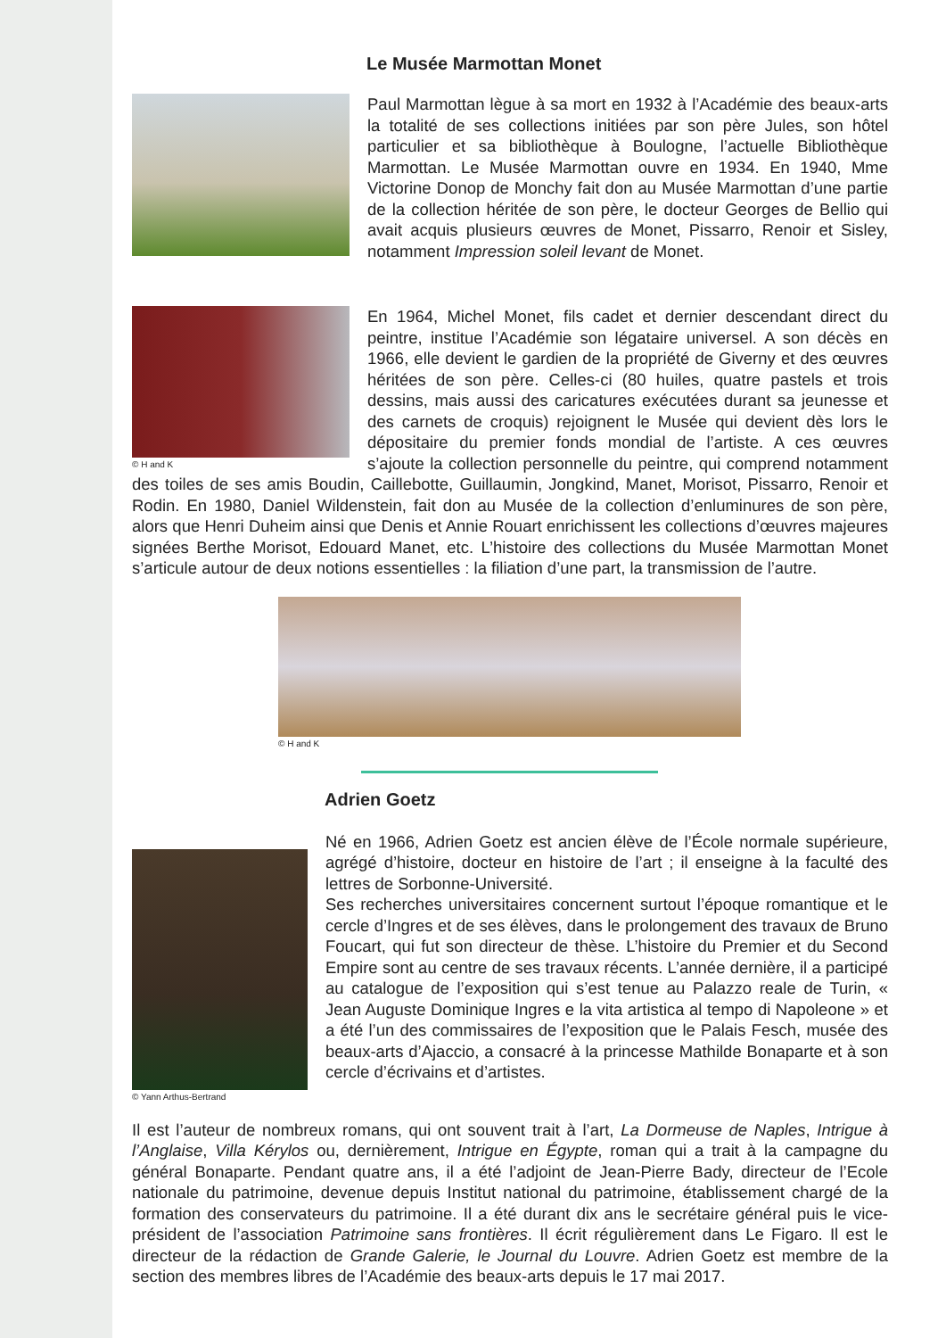Le Musée Marmottan Monet
Paul Marmottan lègue à sa mort en 1932 à l’Académie des beaux-arts la totalité de ses collections initiées par son père Jules, son hôtel particulier et sa bibliothèque à Boulogne, l’actuelle Bibliothèque Marmottan. Le Musée Marmottan ouvre en 1934. En 1940, Mme Victorine Donop de Monchy fait don au Musée Marmottan d’une partie de la collection héritée de son père, le docteur Georges de Bellio qui avait acquis plusieurs œuvres de Monet, Pissarro, Renoir et Sisley, notamment Impression soleil levant de Monet.
© H and K
En 1964, Michel Monet, fils cadet et dernier descendant direct du peintre, institue l’Académie son légataire universel. A son décès en 1966, elle devient le gardien de la propriété de Giverny et des œuvres héritées de son père. Celles-ci (80 huiles, quatre pastels et trois dessins, mais aussi des caricatures exécutées durant sa jeunesse et des carnets de croquis) rejoignent le Musée qui devient dès lors le dépositaire du premier fonds mondial de l’artiste. A ces œuvres s’ajoute la collection personnelle du peintre, qui comprend notamment des toiles de ses amis Boudin, Caillebotte, Guillaumin, Jongkind, Manet, Morisot, Pissarro, Renoir et Rodin. En 1980, Daniel Wildenstein, fait don au Musée de la collection d’enluminures de son père, alors que Henri Duheim ainsi que Denis et Annie Rouart enrichissent les collections d’œuvres majeures signées Berthe Morisot, Edouard Manet, etc. L’histoire des collections du Musée Marmottan Monet s’articule autour de deux notions essentielles : la filiation d’une part, la transmission de l’autre.
© H and K
Adrien Goetz
© Yann Arthus-Bertrand
Né en 1966, Adrien Goetz est ancien élève de l’École normale supérieure, agrégé d’histoire, docteur en histoire de l’art ; il enseigne à la faculté des lettres de Sorbonne-Université.
Ses recherches universitaires concernent surtout l’époque romantique et le cercle d’Ingres et de ses élèves, dans le prolongement des travaux de Bruno Foucart, qui fut son directeur de thèse. L’histoire du Premier et du Second Empire sont au centre de ses travaux récents. L’année dernière, il a participé au catalogue de l’exposition qui s’est tenue au Palazzo reale de Turin, « Jean Auguste Dominique Ingres e la vita artistica al tempo di Napoleone » et a été l’un des commissaires de l’exposition que le Palais Fesch, musée des beaux-arts d’Ajaccio, a consacré à la princesse Mathilde Bonaparte et à son cercle d’écrivains et d’artistes.
Il est l’auteur de nombreux romans, qui ont souvent trait à l’art, La Dormeuse de Naples, Intrigue à l’Anglaise, Villa Kérylos ou, dernièrement, Intrigue en Égypte, roman qui a trait à la campagne du général Bonaparte. Pendant quatre ans, il a été l’adjoint de Jean-Pierre Bady, directeur de l’Ecole nationale du patrimoine, devenue depuis Institut national du patrimoine, établissement chargé de la formation des conservateurs du patrimoine. Il a été durant dix ans le secrétaire général puis le vice-président de l’association Patrimoine sans frontières. Il écrit régulièrement dans Le Figaro. Il est le directeur de la rédaction de Grande Galerie, le Journal du Louvre. Adrien Goetz est membre de la section des membres libres de l’Académie des beaux-arts depuis le 17 mai 2017.